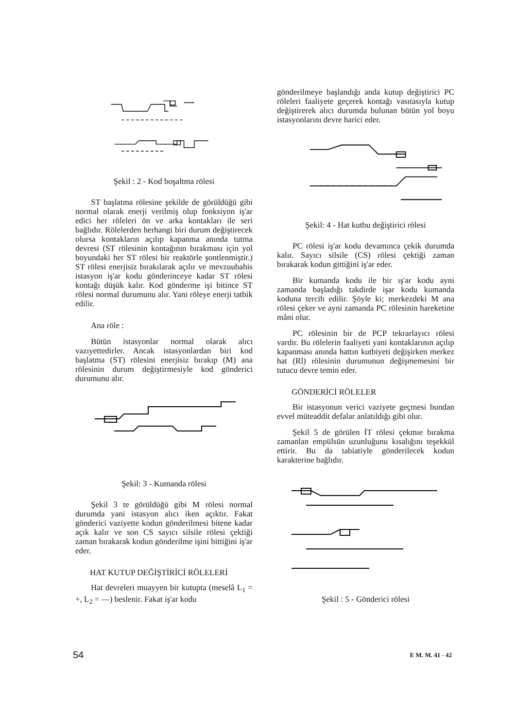Şekil : 2 - Kod boşaltma rölesi
ST başlatma rölesine şekilde de görüldüğü gibi normal olarak enerji verilmiş olup fonksiyon iş'ar edici her röleleri ön ve arka kontakları ile seri bağlıdır. Rölelerden herhangi biri durum değiştirecek olursa kontakların açılıp kapanma anında tutma devresi (ST rölesinin kontağının bırakması için yol boyundaki her ST rölesi bir reaktörle şontlenmiştir.) ST rölesi enerjisiz bırakılarak açılır ve mevzuubahis istasyon iş'ar kodu gönderinceye kadar ST rölesi kontağı düşük kalır. Kod gönderme işi bitince ST rölesi normal durumunu alır. Yani röleye enerji tatbik edilir.
Ana röle :
Bütün istasyonlar normal olarak alıcı vazıyettedirler. Ancak istasyonlardan biri kod başlatma (ST) rölesini enerjisiz bırakıp (M) ana rölesinin durum değiştirmesiyle kod gönderici durumunu alır.
Şekil: 3 - Kumanda rölesi
Şekil 3 te görüldüğü gibi M rölesi normal durumda yani istasyon alıcı iken açıktır. Fakat gönderici vaziyette kodun gönderilmesi bitene kadar açık kalır ve son CS sayıcı silsile rölesi çektiği zaman bırakarak kodun gönderilme işini bittiğini iş'ar eder.
HAT KUTUP DEĞİŞTİRİCİ RÖLELERİ
Hat devreleri muayyen bir kutupta (meselâ L<sub>1</sub> = +, L<sub>2</sub> = —) beslenir. Fakat iş'ar kodu
gönderilmeye başlandığı anda kutup değiştirici PC röleleri faaliyete geçerek kontağı vasıtasıyla kutup değiştirerek alıcı durumda bulunan bütün yol boyu istasyonlarını devre harici eder.
Şekil: 4 - Hat kutbu değiştirici rölesi
PC rölesi iş'ar kodu devamınca çekik durumda kalır. Sayıcı silsile (CS) rölesi çektiği zaman bırakarak kodun gittiğini iş'ar eder.
Bir kumanda kodu ile bir ış'ar kodu ayni zamanda başladığı takdirde işar kodu kumanda koduna tercih edilir. Şöyle ki; merkezdeki M ana rölesi çeker ve ayni zamanda PC rölesinin hareketine mâni olur.
PC rölesinin bir de PCP tekrarlayıcı rölesi vardır. Bu rölelerin faaliyeti yani kontaklarının açılıp kapanması anında hattın kutbiyeti değişirken merkez hat (Rl) rölesinin durumunun değişmemesini bir tutucu devre temin eder.
GÖNDERİCİ RÖLELER
Bir istasyonun verici vaziyete geçmesi bundan evvel müteaddit defalar anlatıldığı gibi olur.
Şekil 5 de görülen İT rölesi çekmıe bırakma zamanlan empülsün uzunluğunu kısalığını teşekkül ettirir. Bu da tabiatiyle gönderilecek kodun karakterine bağlıdır.
Şekil : 5 - Gönderici rölesi
54 E M. M. 41 - 42